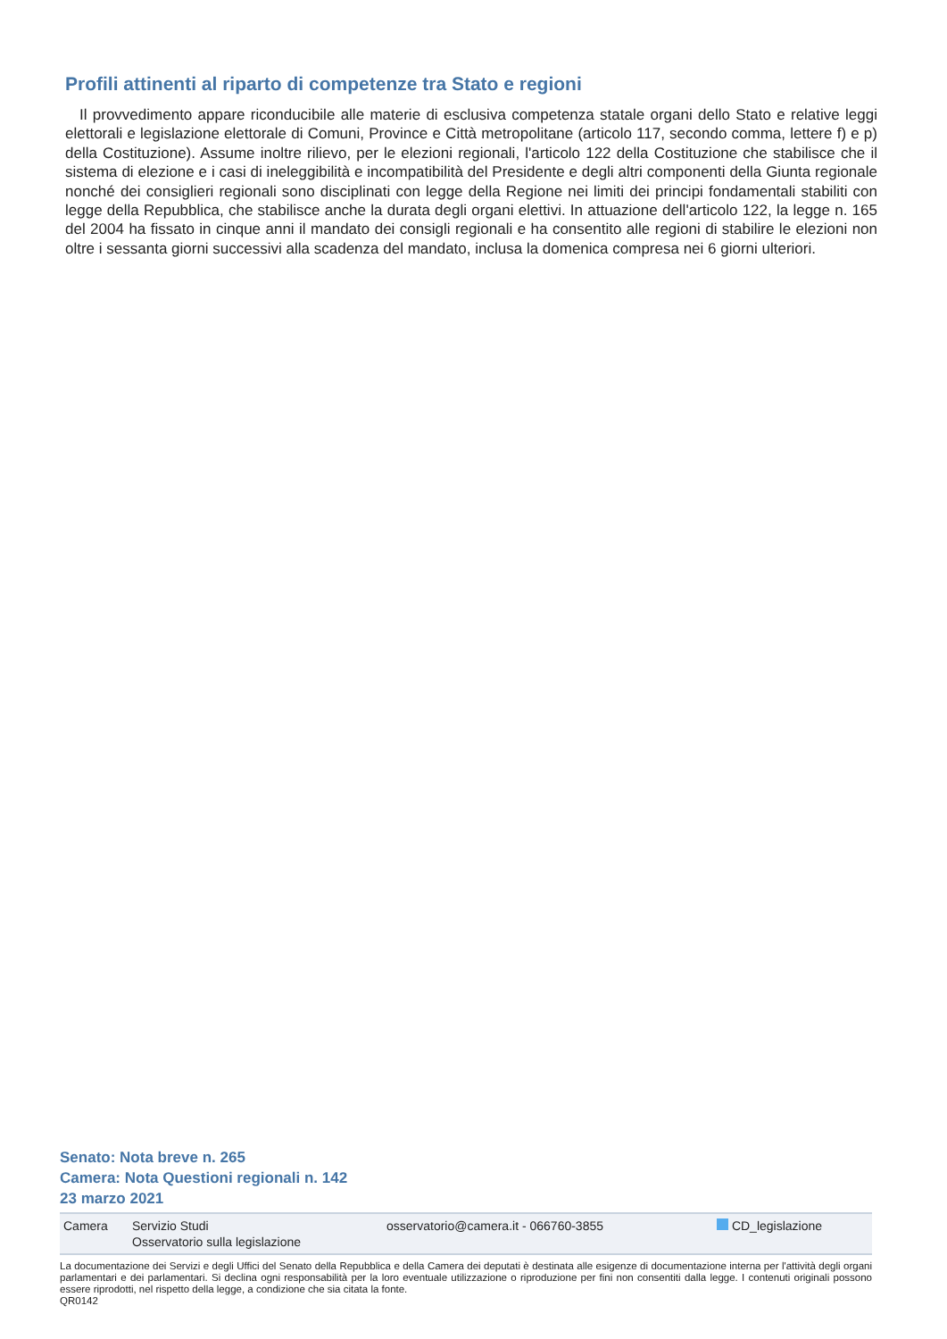Profili attinenti al riparto di competenze tra Stato e regioni
Il provvedimento appare riconducibile alle materie di esclusiva competenza statale organi dello Stato e relative leggi elettorali e legislazione elettorale di Comuni, Province e Città metropolitane (articolo 117, secondo comma, lettere f) e p) della Costituzione). Assume inoltre rilievo, per le elezioni regionali, l'articolo 122 della Costituzione che stabilisce che il sistema di elezione e i casi di ineleggibilità e incompatibilità del Presidente e degli altri componenti della Giunta regionale nonché dei consiglieri regionali sono disciplinati con legge della Regione nei limiti dei principi fondamentali stabiliti con legge della Repubblica, che stabilisce anche la durata degli organi elettivi. In attuazione dell'articolo 122, la legge n. 165 del 2004 ha fissato in cinque anni il mandato dei consigli regionali e ha consentito alle regioni di stabilire le elezioni non oltre i sessanta giorni successivi alla scadenza del mandato, inclusa la domenica compresa nei 6 giorni ulteriori.
Senato: Nota breve n. 265
Camera: Nota Questioni regionali n. 142
23 marzo 2021
Camera Servizio Studi
Osservatorio sulla legislazione
osservatorio@camera.it - 066760-3855 CD_legislazione
La documentazione dei Servizi e degli Uffici del Senato della Repubblica e della Camera dei deputati è destinata alle esigenze di documentazione interna per l'attività degli organi parlamentari e dei parlamentari. Si declina ogni responsabilità per la loro eventuale utilizzazione o riproduzione per fini non consentiti dalla legge. I contenuti originali possono essere riprodotti, nel rispetto della legge, a condizione che sia citata la fonte.
QR0142